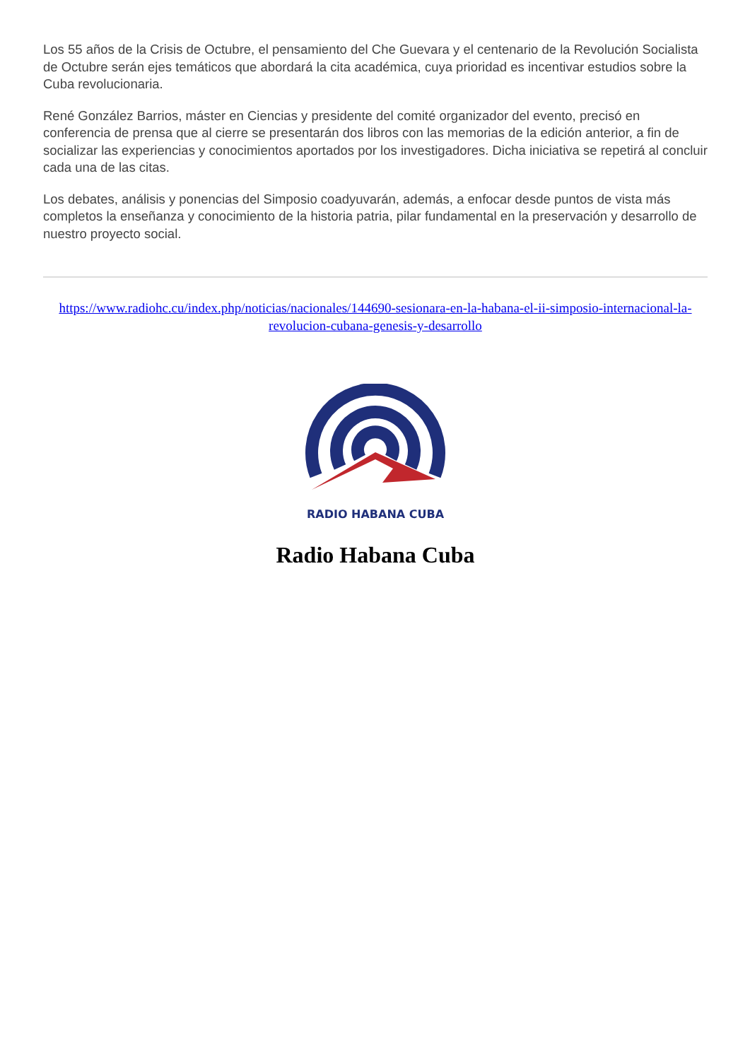Los 55 años de la Crisis de Octubre, el pensamiento del Che Guevara y el centenario de la Revolución Socialista de Octubre serán ejes temáticos que abordará la cita académica, cuya prioridad es incentivar estudios sobre la Cuba revolucionaria.
René González Barrios, máster en Ciencias y presidente del comité organizador del evento, precisó en conferencia de prensa que al cierre se presentarán dos libros con las memorias de la edición anterior, a fin de socializar las experiencias y conocimientos aportados por los investigadores. Dicha iniciativa se repetirá al concluir cada una de las citas.
Los debates, análisis y ponencias del Simposio coadyuvarán, además, a enfocar desde puntos de vista más completos la enseñanza y conocimiento de la historia patria, pilar fundamental en la preservación y desarrollo de nuestro proyecto social.
https://www.radiohc.cu/index.php/noticias/nacionales/144690-sesionara-en-la-habana-el-ii-simposio-internacional-la-revolucion-cubana-genesis-y-desarrollo
RADIO HABANA CUBA
Radio Habana Cuba